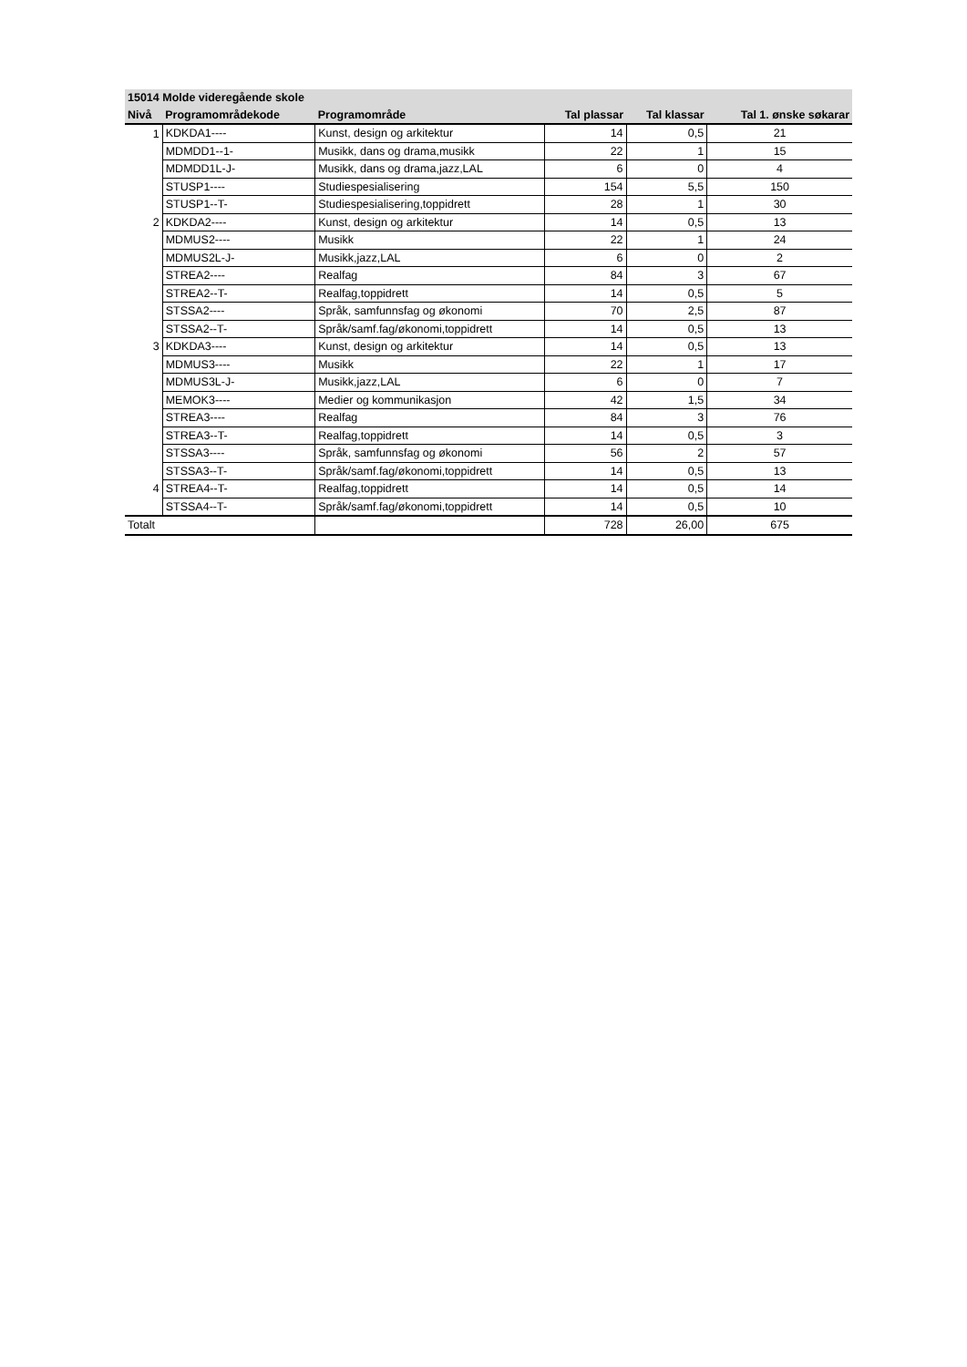| 15014 Molde videregående skole | | | | | |
| --- | --- | --- | --- | --- | --- |
| Nivå | Programområdekode | Programområde | Tal plassar | Tal klassar | Tal 1. ønske søkarar |
| 1 | KDKDA1---- | Kunst, design og arkitektur | 14 | 0,5 | 21 |
| | MDMDD1--1- | Musikk, dans og drama,musikk | 22 | 1 | 15 |
| | MDMDD1L-J- | Musikk, dans og drama,jazz,LAL | 6 | 0 | 4 |
| | STUSP1---- | Studiespesialisering | 154 | 5,5 | 150 |
| | STUSP1--T- | Studiespesialisering,toppidrett | 28 | 1 | 30 |
| 2 | KDKDA2---- | Kunst, design og arkitektur | 14 | 0,5 | 13 |
| | MDMUS2---- | Musikk | 22 | 1 | 24 |
| | MDMUS2L-J- | Musikk,jazz,LAL | 6 | 0 | 2 |
| | STREA2---- | Realfag | 84 | 3 | 67 |
| | STREA2--T- | Realfag,toppidrett | 14 | 0,5 | 5 |
| | STSSA2---- | Språk, samfunnsfag og økonomi | 70 | 2,5 | 87 |
| | STSSA2--T- | Språk/samf.fag/økonomi,toppidrett | 14 | 0,5 | 13 |
| 3 | KDKDA3---- | Kunst, design og arkitektur | 14 | 0,5 | 13 |
| | MDMUS3---- | Musikk | 22 | 1 | 17 |
| | MDMUS3L-J- | Musikk,jazz,LAL | 6 | 0 | 7 |
| | MEMOK3---- | Medier og kommunikasjon | 42 | 1,5 | 34 |
| | STREA3---- | Realfag | 84 | 3 | 76 |
| | STREA3--T- | Realfag,toppidrett | 14 | 0,5 | 3 |
| | STSSA3---- | Språk, samfunnsfag og økonomi | 56 | 2 | 57 |
| | STSSA3--T- | Språk/samf.fag/økonomi,toppidrett | 14 | 0,5 | 13 |
| 4 | STREA4--T- | Realfag,toppidrett | 14 | 0,5 | 14 |
| | STSSA4--T- | Språk/samf.fag/økonomi,toppidrett | 14 | 0,5 | 10 |
| Totalt | | | 728 | 26,00 | 675 |